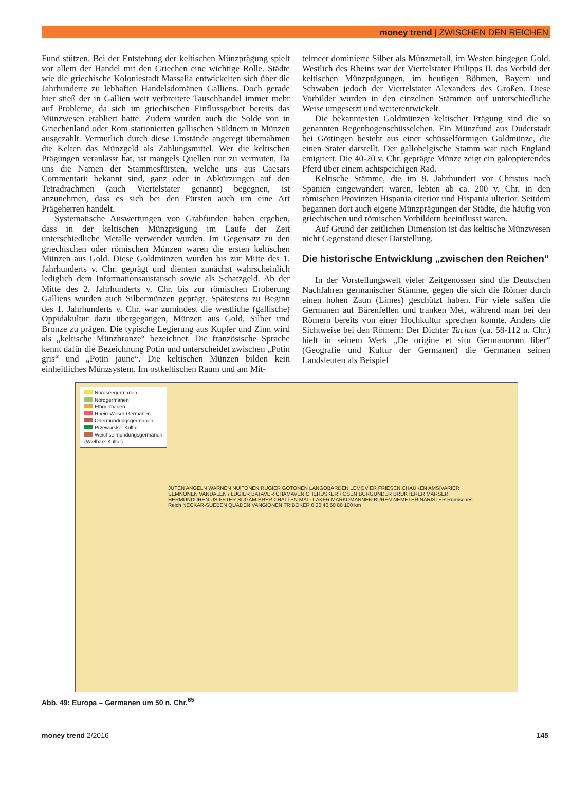money trend | ZWISCHEN DEN REICHEN
Fund stützen. Bei der Entstehung der keltischen Münzprägung spielt vor allem der Handel mit den Griechen eine wichtige Rolle. Städte wie die griechische Koloniestadt Massalia entwickelten sich über die Jahrhunderte zu lebhaften Handelsdomänen Galliens. Doch gerade hier stieß der in Gallien weit verbreitete Tauschhandel immer mehr auf Probleme, da sich im griechischen Einflussgebiet bereits das Münzwesen etabliert hatte. Zudem wurden auch die Solde von in Griechenland oder Rom stationierten gallischen Söldnern in Münzen ausgezahlt. Vermutlich durch diese Umstände angeregt übernahmen die Kelten das Münzgeld als Zahlungsmittel. Wer die keltischen Prägungen veranlasst hat, ist mangels Quellen nur zu vermuten. Da uns die Namen der Stammesfürsten, welche uns aus Caesars Commentarii bekannt sind, ganz oder in Abkürzungen auf den Tetradrachmen (auch Viertelstater genannt) begegnen, ist anzunehmen, dass es sich bei den Fürsten auch um eine Art Prägeherren handelt.
Systematische Auswertungen von Grabfunden haben ergeben, dass in der keltischen Münzprägung im Laufe der Zeit unterschiedliche Metalle verwendet wurden. Im Gegensatz zu den griechischen oder römischen Münzen waren die ersten keltischen Münzen aus Gold. Diese Goldmünzen wurden bis zur Mitte des 1. Jahrhunderts v. Chr. geprägt und dienten zunächst wahrscheinlich lediglich dem Informationsaustausch sowie als Schatzgeld. Ab der Mitte des 2. Jahrhunderts v. Chr. bis zur römischen Eroberung Galliens wurden auch Silbermünzen geprägt. Spätestens zu Beginn des 1. Jahrhunderts v. Chr. war zumindest die westliche (gallische) Oppidakultur dazu übergegangen, Münzen aus Gold, Silber und Bronze zu prägen. Die typische Legierung aus Kupfer und Zinn wird als „keltische Münzbronze“ bezeichnet. Die französische Sprache kennt dafür die Bezeichnung Potin und unterscheidet zwischen „Potin gris“ und „Potin jaune“. Die keltischen Münzen bilden kein einheitliches Münzsystem. Im ostkeltischen Raum und am Mit-
telmeer dominierte Silber als Münzmetall, im Westen hingegen Gold. Westlich des Rheins war der Viertelstater Philipps II. das Vorbild der keltischen Münzprägungen, im heutigen Böhmen, Bayern und Schwaben jedoch der Viertelstater Alexanders des Großen. Diese Vorbilder wurden in den einzelnen Stämmen auf unterschiedliche Weise umgesetzt und weiterentwickelt.
Die bekanntesten Goldmünzen keltischer Prägung sind die so genannten Regenbogenschüsselchen. Ein Münzfund aus Duderstadt bei Göttingen besteht aus einer schüsselförmigen Goldmünze, die einen Stater darstellt. Der gallobelgische Stamm war nach England emigriert. Die 40-20 v. Chr. geprägte Münze zeigt ein galoppierendes Pferd über einem achtspeichigen Rad.
Keltische Stämme, die im 9. Jahrhundert vor Christus nach Spanien eingewandert waren, lebten ab ca. 200 v. Chr. in den römischen Provinzen Hispania citerior und Hispania ulterior. Seitdem begannen dort auch eigene Münzprägungen der Städte, die häufig von griechischen und römischen Vorbildern beeinflusst waren.
Auf Grund der zeitlichen Dimension ist das keltische Münzwesen nicht Gegenstand dieser Darstellung.
Die historische Entwicklung „zwischen den Reichen“
In der Vorstellungswelt vieler Zeitgenossen sind die Deutschen Nachfahren germanischer Stämme, gegen die sich die Römer durch einen hohen Zaun (Limes) geschützt haben. Für viele saßen die Germanen auf Bärenfellen und tranken Met, während man bei den Römern bereits von einer Hochkultur sprechen konnte. Anders die Sichtweise bei den Römern: Der Dichter Tacitus (ca. 58-112 n. Chr.) hielt in seinem Werk „De origine et situ Germanorum liber“ (Geografie und Kultur der Germanen) die Germanen seinen Landsleuten als Beispiel
Nordseegermanen
Nordgermanen
Elbgermanen
Rhein-Weser-Germanen
Odermündungsgermanen
Przeworsker Kultur
Weichselmündungsgermanen
(Wielbark-Kultur)
JÜTEN ANGELN WARNEN NUITONEN RUGIER GOTONEN LANGOBARDEN LEMOVIER FRIESEN CHAUKEN AMSIVARIER SEMNONEN VANDALEN / LUGIER BATAVER CHAMAVEN CHERUSKER FOSEN BURGUNDER BRUKTERER MARSER HERMUNDUREN USIPETER SUGAM-BRER CHATTEN MATTI-AKER MARKOMANNEN BUREN NEMETER NARISTER Römisches Reich NECKAR-SUEBEN QUADEN VANGIONEN TRIBOKER 0 20 40 60 80 100 km
Abb. 49: Europa – Germanen um 50 n. Chr.<sup>65</sup>
money trend 2/2016 145